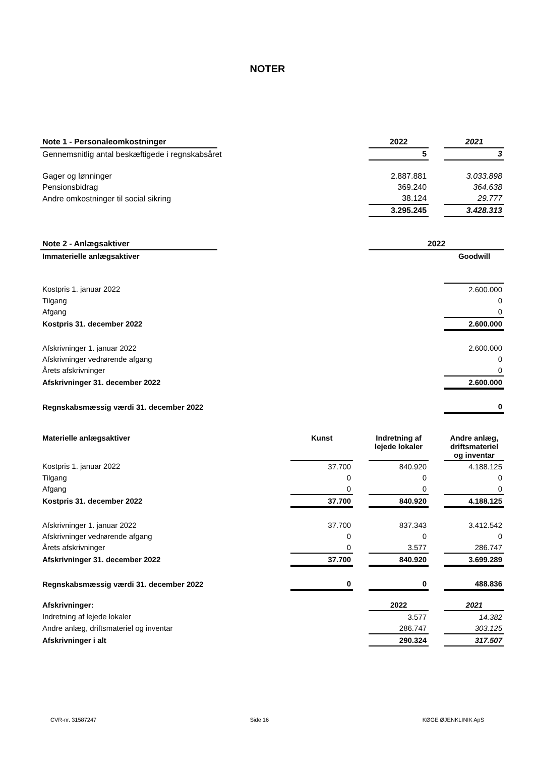NOTER
| Note 1 - Personaleomkostninger | | | | 2022 | | 2021 |
| Gennemsnitlig antal beskæftigede i regnskabsåret | | | | 5 | | 3 |
| Gager og lønninger | | | | 2.887.881 | | 3.033.898 |
| Pensionsbidrag | | | | 369.240 | | 364.638 |
| Andre omkostninger til social sikring | | | | 38.124 | | 29.777 |
| | | | | 3.295.245 | | 3.428.313 |
| Note 2 - Anlægsaktiver | | | | 2022 | | |
| Immaterielle anlægsaktiver | | | | | | Goodwill |
| Kostpris 1. januar 2022 | | | | | | 2.600.000 |
| Tilgang | | | | | | 0 |
| Afgang | | | | | | 0 |
| Kostpris 31. december 2022 | | | | | | 2.600.000 |
| Afskrivninger 1. januar 2022 | | | | | | 2.600.000 |
| Afskrivninger vedrørende afgang | | | | | | 0 |
| Årets afskrivninger | | | | | | 0 |
| Afskrivninger 31. december 2022 | | | | | | 2.600.000 |
| Regnskabsmæssig værdi 31. december 2022 | | | | | | 0 |
| Materielle anlægsaktiver | | Kunst | | Indretning af lejede lokaler | | Andre anlæg, driftsmateriel og inventar |
| Kostpris 1. januar 2022 | | 37.700 | | 840.920 | | 4.188.125 |
| Tilgang | | 0 | | 0 | | 0 |
| Afgang | | 0 | | 0 | | 0 |
| Kostpris 31. december 2022 | | 37.700 | | 840.920 | | 4.188.125 |
| Afskrivninger 1. januar 2022 | | 37.700 | | 837.343 | | 3.412.542 |
| Afskrivninger vedrørende afgang | | 0 | | 0 | | 0 |
| Årets afskrivninger | | 0 | | 3.577 | | 286.747 |
| Afskrivninger 31. december 2022 | | 37.700 | | 840.920 | | 3.699.289 |
| Regnskabsmæssig værdi 31. december 2022 | | 0 | | 0 | | 488.836 |
| Afskrivninger: | | | | 2022 | | 2021 |
| Indretning af lejede lokaler | | | | 3.577 | | 14.382 |
| Andre anlæg, driftsmateriel og inventar | | | | 286.747 | | 303.125 |
| Afskrivninger i alt | | | | 290.324 | | 317.507 |
CVR-nr. 31587247 Side 16 KØGE ØJENKLINIK ApS